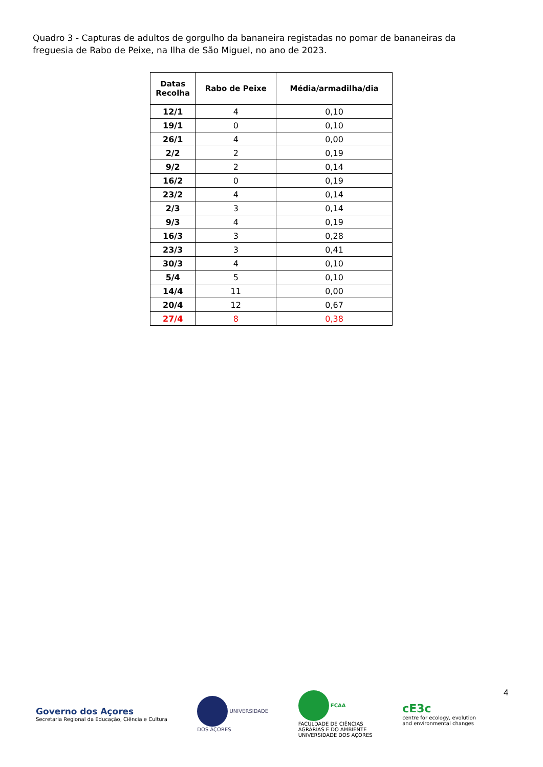Quadro 3 - Capturas de adultos de gorgulho da bananeira registadas no pomar de bananeiras da freguesia de Rabo de Peixe, na Ilha de São Miguel, no ano de 2023.
| Datas Recolha | Rabo de Peixe | Média/armadilha/dia |
| --- | --- | --- |
| 12/1 | 4 | 0,10 |
| 19/1 | 0 | 0,10 |
| 26/1 | 4 | 0,00 |
| 2/2 | 2 | 0,19 |
| 9/2 | 2 | 0,14 |
| 16/2 | 0 | 0,19 |
| 23/2 | 4 | 0,14 |
| 2/3 | 3 | 0,14 |
| 9/3 | 4 | 0,19 |
| 16/3 | 3 | 0,28 |
| 23/3 | 3 | 0,41 |
| 30/3 | 4 | 0,10 |
| 5/4 | 5 | 0,10 |
| 14/4 | 11 | 0,00 |
| 20/4 | 12 | 0,67 |
| 27/4 | 8 | 0,38 |
4
Governo dos Açores
Secretaria Regional da Educação, Ciência e Cultura
UNIVERSIDADE
DOS AÇORES
FCAA
FACULDADE DE CIÊNCIAS
AGRÁRIAS E DO AMBIENTE
UNIVERSIDADE DOS AÇORES
cE3c
centre for ecology, evolution
and environmental changes